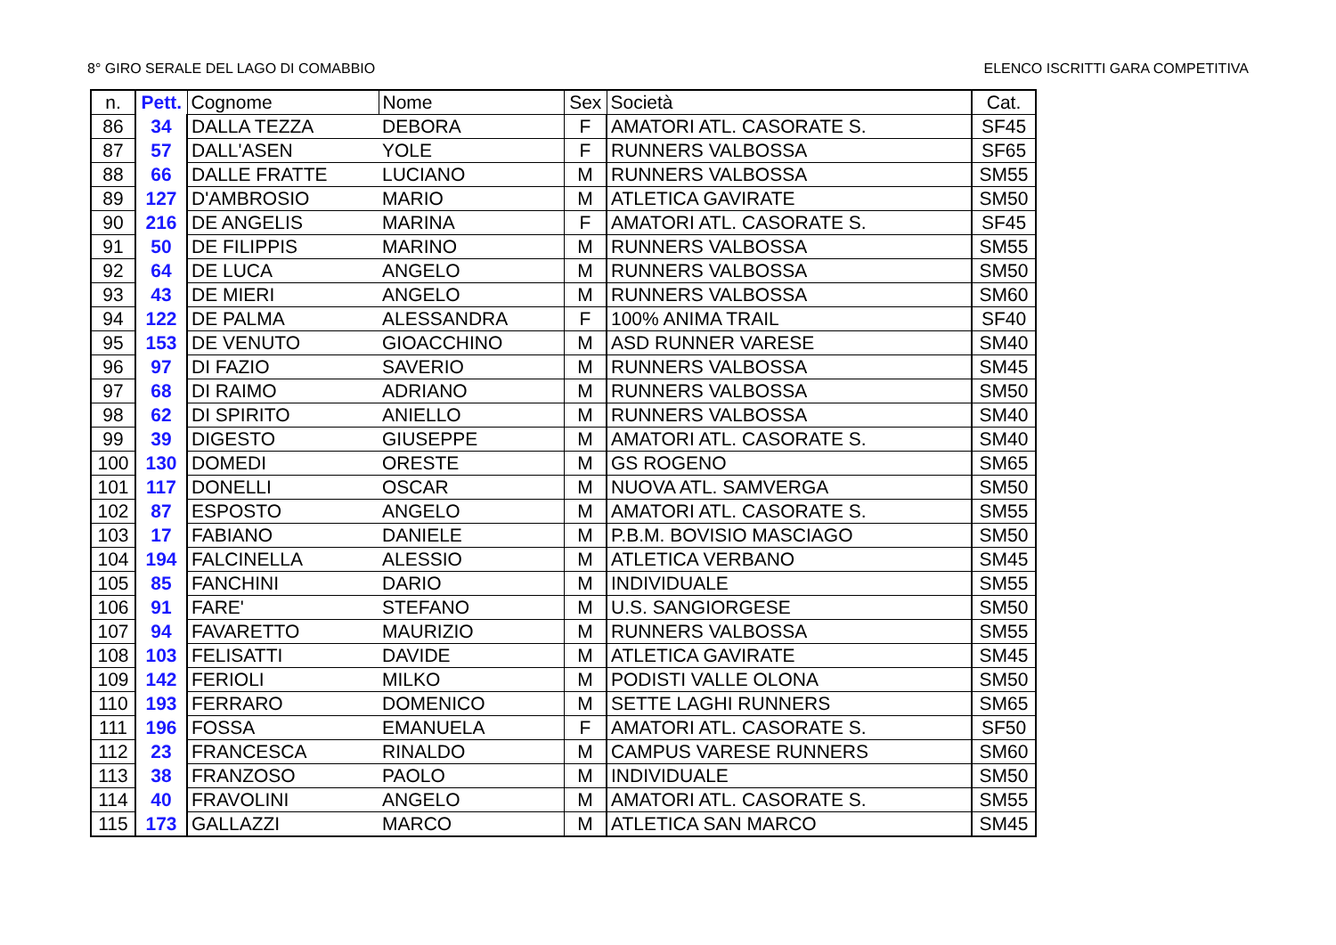8° GIRO SERALE DEL LAGO DI COMABBIO ELENCO ISCRITTI GARA COMPETITIVA
| n. | Pett. | Cognome | Nome | Sex | Società | Cat. |
| --- | --- | --- | --- | --- | --- | --- |
| 86 | 34 | DALLA TEZZA | DEBORA | F | AMATORI ATL. CASORATE S. | SF45 |
| 87 | 57 | DALL'ASEN | YOLE | F | RUNNERS VALBOSSA | SF65 |
| 88 | 66 | DALLE FRATTE | LUCIANO | M | RUNNERS VALBOSSA | SM55 |
| 89 | 127 | D'AMBROSIO | MARIO | M | ATLETICA GAVIRATE | SM50 |
| 90 | 216 | DE ANGELIS | MARINA | F | AMATORI ATL. CASORATE S. | SF45 |
| 91 | 50 | DE FILIPPIS | MARINO | M | RUNNERS VALBOSSA | SM55 |
| 92 | 64 | DE LUCA | ANGELO | M | RUNNERS VALBOSSA | SM50 |
| 93 | 43 | DE MIERI | ANGELO | M | RUNNERS VALBOSSA | SM60 |
| 94 | 122 | DE PALMA | ALESSANDRA | F | 100% ANIMA TRAIL | SF40 |
| 95 | 153 | DE VENUTO | GIOACCHINO | M | ASD RUNNER VARESE | SM40 |
| 96 | 97 | DI FAZIO | SAVERIO | M | RUNNERS VALBOSSA | SM45 |
| 97 | 68 | DI RAIMO | ADRIANO | M | RUNNERS VALBOSSA | SM50 |
| 98 | 62 | DI SPIRITO | ANIELLO | M | RUNNERS VALBOSSA | SM40 |
| 99 | 39 | DIGESTO | GIUSEPPE | M | AMATORI ATL. CASORATE S. | SM40 |
| 100 | 130 | DOMEDI | ORESTE | M | GS ROGENO | SM65 |
| 101 | 117 | DONELLI | OSCAR | M | NUOVA ATL. SAMVERGA | SM50 |
| 102 | 87 | ESPOSTO | ANGELO | M | AMATORI ATL. CASORATE S. | SM55 |
| 103 | 17 | FABIANO | DANIELE | M | P.B.M. BOVISIO MASCIAGO | SM50 |
| 104 | 194 | FALCINELLA | ALESSIO | M | ATLETICA VERBANO | SM45 |
| 105 | 85 | FANCHINI | DARIO | M | INDIVIDUALE | SM55 |
| 106 | 91 | FARE' | STEFANO | M | U.S. SANGIORGESE | SM50 |
| 107 | 94 | FAVARETTO | MAURIZIO | M | RUNNERS VALBOSSA | SM55 |
| 108 | 103 | FELISATTI | DAVIDE | M | ATLETICA GAVIRATE | SM45 |
| 109 | 142 | FERIOLI | MILKO | M | PODISTI VALLE OLONA | SM50 |
| 110 | 193 | FERRARO | DOMENICO | M | SETTE LAGHI RUNNERS | SM65 |
| 111 | 196 | FOSSA | EMANUELA | F | AMATORI ATL. CASORATE S. | SF50 |
| 112 | 23 | FRANCESCA | RINALDO | M | CAMPUS VARESE RUNNERS | SM60 |
| 113 | 38 | FRANZOSO | PAOLO | M | INDIVIDUALE | SM50 |
| 114 | 40 | FRAVOLINI | ANGELO | M | AMATORI ATL. CASORATE S. | SM55 |
| 115 | 173 | GALLAZZI | MARCO | M | ATLETICA SAN MARCO | SM45 |